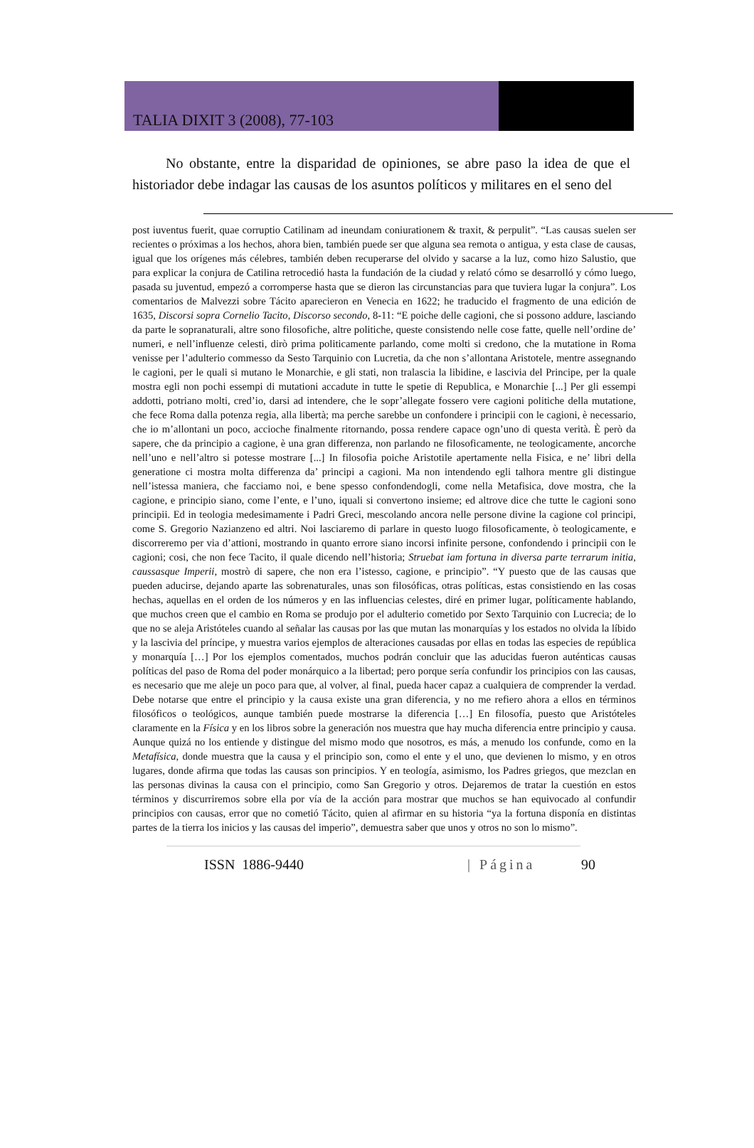TALIA DIXIT 3 (2008), 77-103
No obstante, entre la disparidad de opiniones, se abre paso la idea de que el historiador debe indagar las causas de los asuntos políticos y militares en el seno del
post iuventus fuerit, quae corruptio Catilinam ad ineundam coniurationem & traxit, & perpulit”. “Las causas suelen ser recientes o próximas a los hechos, ahora bien, también puede ser que alguna sea remota o antigua, y esta clase de causas, igual que los orígenes más célebres, también deben recuperarse del olvido y sacarse a la luz, como hizo Salustio, que para explicar la conjura de Catilina retrocedió hasta la fundación de la ciudad y relató cómo se desarrolló y cómo luego, pasada su juventud, empezó a corromperse hasta que se dieron las circunstancias para que tuviera lugar la conjura”. Los comentarios de Malvezzi sobre Tácito aparecieron en Venecia en 1622; he traducido el fragmento de una edición de 1635, Discorsi sopra Cornelio Tacito, Discorso secondo, 8-11: “E poiche delle cagioni, che si possono addure, lasciando da parte le sopranaturali, altre sono filosofiche, altre politiche, queste consistendo nelle cose fatte, quelle nell’ordine de’ numeri, e nell’influenze celesti, dirò prima politicamente parlando, come molti si credono, che la mutatione in Roma venisse per l’adulterio commesso da Sesto Tarquinio con Lucretia, da che non s’allontana Aristotele, mentre assegnando le cagioni, per le quali si mutano le Monarchie, e gli stati, non tralascia la libidine, e lascivia del Principe, per la quale mostra egli non pochi essempi di mutationi accadute in tutte le spetie di Republica, e Monarchie [...] Per gli essempi addotti, potriano molti, cred’io, darsi ad intendere, che le sopr’allegate fossero vere cagioni politiche della mutatione, che fece Roma dalla potenza regia, alla libertà; ma perche sarebbe un confondere i principii con le cagioni, è necessario, che io m’allontani un poco, accioche finalmente ritornando, possa rendere capace ogn’uno di questa verità. È però da sapere, che da principio a cagione, è una gran differenza, non parlando ne filosoficamente, ne teologicamente, ancorche nell’uno e nell’altro si potesse mostrare [...] In filosofia poiche Aristotile apertamente nella Fisica, e ne’ libri della generatione ci mostra molta differenza da’ principi a cagioni. Ma non intendendo egli talhora mentre gli distingue nell’istessa maniera, che facciamo noi, e bene spesso confondendogli, come nella Metafisica, dove mostra, che la cagione, e principio siano, come l’ente, e l’uno, iquali si convertono insieme; ed altrove dice che tutte le cagioni sono principii. Ed in teologia medesimamente i Padri Greci, mescolando ancora nelle persone divine la cagione col principi, come S. Gregorio Nazianzeno ed altri. Noi lasciaremo di parlare in questo luogo filosoficamente, ò teologicamente, e discorreremo per via d’attioni, mostrando in quanto errore siano incorsi infinite persone, confondendo i principii con le cagioni; cosi, che non fece Tacito, il quale dicendo nell’historia; Struebat iam fortuna in diversa parte terrarum initia, caussasque Imperii, mostrò di sapere, che non era l’istesso, cagione, e principio”. “Y puesto que de las causas que pueden aducirse, dejando aparte las sobrenaturales, unas son filosóficas, otras políticas, estas consistiendo en las cosas hechas, aquellas en el orden de los números y en las influencias celestes, diré en primer lugar, políticamente hablando, que muchos creen que el cambio en Roma se produjo por el adulterio cometido por Sexto Tarquinio con Lucrecia; de lo que no se aleja Aristóteles cuando al señalar las causas por las que mutan las monarquías y los estados no olvida la líbido y la lascivia del príncipe, y muestra varios ejemplos de alteraciones causadas por ellas en todas las especies de república y monarquía […] Por los ejemplos comentados, muchos podrán concluir que las aducidas fueron auténticas causas políticas del paso de Roma del poder monárquico a la libertad; pero porque sería confundir los principios con las causas, es necesario que me aleje un poco para que, al volver, al final, pueda hacer capaz a cualquiera de comprender la verdad. Debe notarse que entre el principio y la causa existe una gran diferencia, y no me refiero ahora a ellos en términos filosóficos o teológicos, aunque también puede mostrarse la diferencia […] En filosofía, puesto que Aristóteles claramente en la Física y en los libros sobre la generación nos muestra que hay mucha diferencia entre principio y causa. Aunque quizá no los entiende y distingue del mismo modo que nosotros, es más, a menudo los confunde, como en la Metafísica, donde muestra que la causa y el principio son, como el ente y el uno, que devienen lo mismo, y en otros lugares, donde afirma que todas las causas son principios. Y en teología, asimismo, los Padres griegos, que mezclan en las personas divinas la causa con el principio, como San Gregorio y otros. Dejaremos de tratar la cuestión en estos términos y discurriremos sobre ella por vía de la acción para mostrar que muchos se han equivocado al confundir principios con causas, error que no cometió Tácito, quien al afirmar en su historia “ya la fortuna disponía en distintas partes de la tierra los inicios y las causas del imperio”, demuestra saber que unos y otros no son lo mismo”.
ISSN 1886-9440 | Página 90